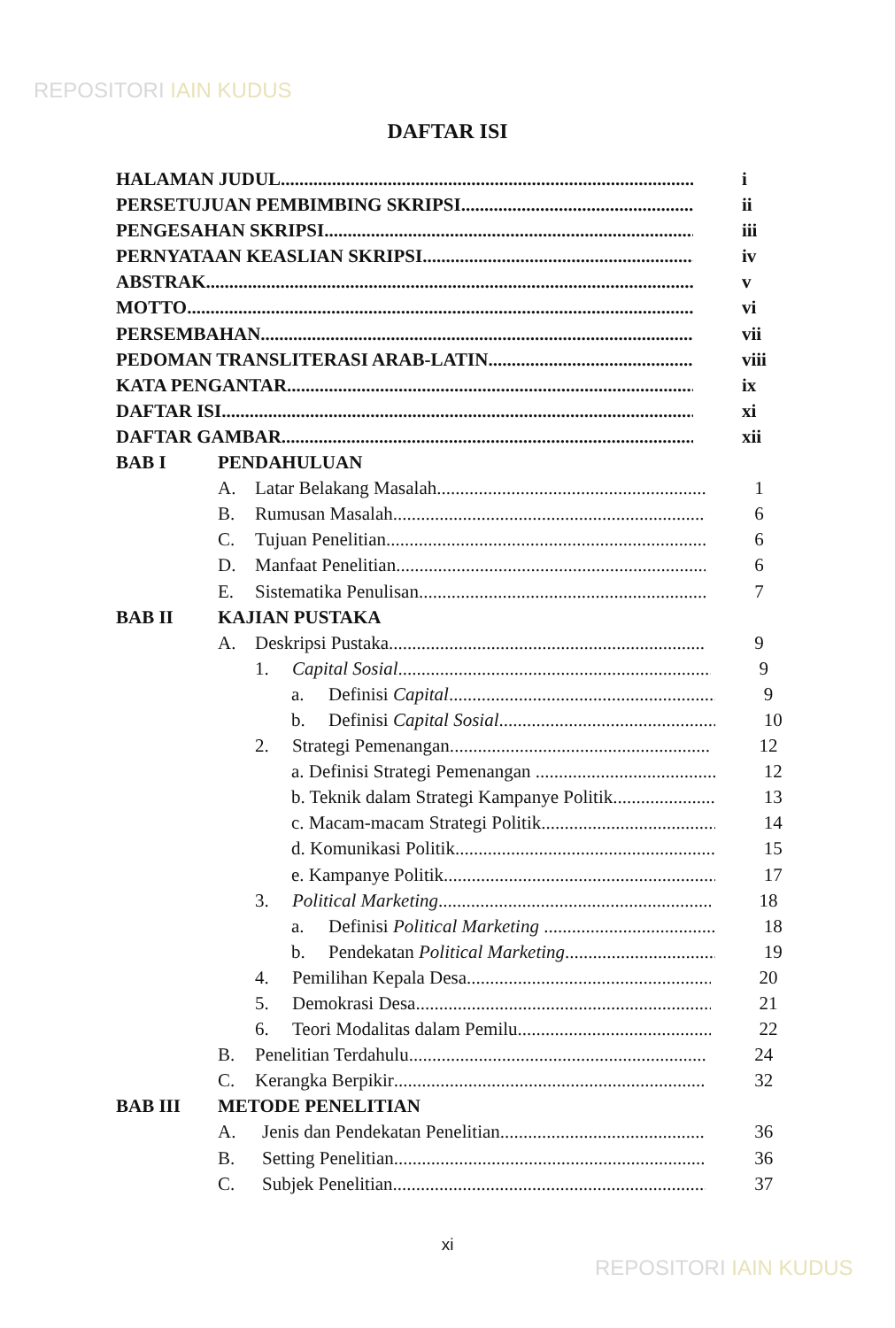REPOSITORI IAIN KUDUS
DAFTAR ISI
HALAMAN JUDUL i
PERSETUJUAN PEMBIMBING SKRIPSI ii
PENGESAHAN SKRIPSI iii
PERNYATAAN KEASLIAN SKRIPSI iv
ABSTRAK v
MOTTO vi
PERSEMBAHAN vii
PEDOMAN TRANSLITERASI ARAB-LATIN viii
KATA PENGANTAR ix
DAFTAR ISI xi
DAFTAR GAMBAR xii
BAB I PENDAHULUAN
A. Latar Belakang Masalah 1
B. Rumusan Masalah 6
C. Tujuan Penelitian 6
D. Manfaat Penelitian 6
E. Sistematika Penulisan 7
BAB II KAJIAN PUSTAKA
A. Deskripsi Pustaka 9
1. Capital Sosial 9
a. Definisi Capital 9
b. Definisi Capital Sosial 10
2. Strategi Pemenangan. 12
a. Definisi Strategi Pemenangan . 12
b. Teknik dalam Strategi Kampanye Politik 13
c. Macam-macam Strategi Politik 14
d. Komunikasi Politik 15
e. Kampanye Politik 17
3. Political Marketing 18
a. Definisi Political Marketing . 18
b. Pendekatan Political Marketing 19
4. Pemilihan Kepala Desa 20
5. Demokrasi Desa 21
6. Teori Modalitas dalam Pemilu 22
B. Penelitian Terdahulu 24
C. Kerangka Berpikir 32
BAB III METODE PENELITIAN
A. Jenis dan Pendekatan Penelitian 36
B. Setting Penelitian 36
C. Subjek Penelitian 37
xi
REPOSITORI IAIN KUDUS